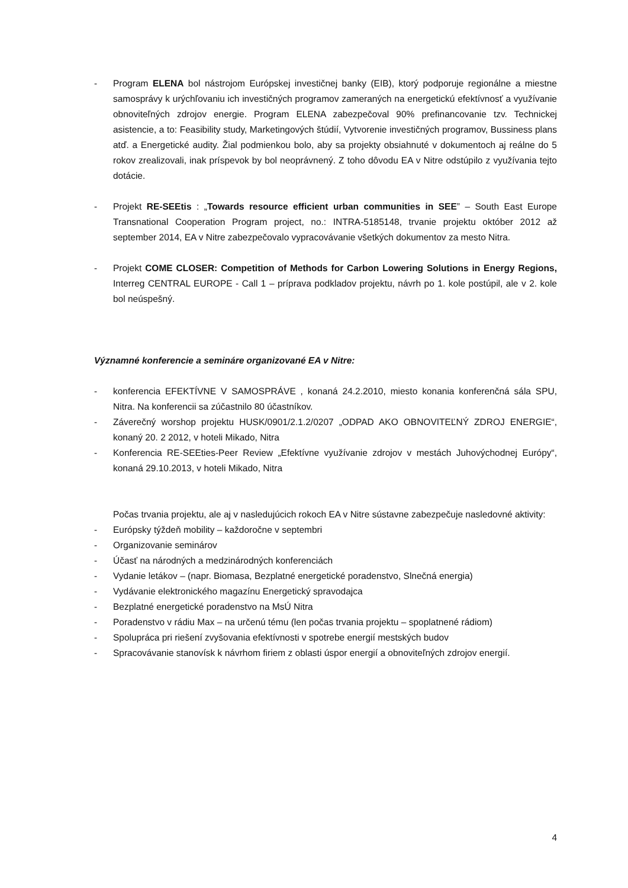- Program ELENA bol nástrojom Európskej investičnej banky (EIB), ktorý podporuje regionálne a miestne samosprávy k urýchľovaniu ich investičných programov zameraných na energetickú efektívnosť a využívanie obnoviteľných zdrojov energie. Program ELENA zabezpečoval 90% prefinancovanie tzv. Technickej asistencie, a to: Feasibility study, Marketingových štúdií, Vytvorenie investičných programov, Bussiness plans atď. a Energetické audity. Žial podmienkou bolo, aby sa projekty obsiahnuté v dokumentoch aj reálne do 5 rokov zrealizovali, inak príspevok by bol neoprávnený. Z toho dôvodu EA v Nitre odstúpilo z využívania tejto dotácie.
- Projekt RE-SEEtis : „Towards resource efficient urban communities in SEE” – South East Europe Transnational Cooperation Program project, no.: INTRA-5185148, trvanie projektu október 2012 až september 2014, EA v Nitre zabezpečovalo vypracovávanie všetkých dokumentov za mesto Nitra.
- Projekt COME CLOSER: Competition of Methods for Carbon Lowering Solutions in Energy Regions, Interreg CENTRAL EUROPE - Call 1 – príprava podkladov projektu, návrh po 1. kole postúpil, ale v 2. kole bol neúspešný.
Významné konferencie a semináre organizované EA v Nitre:
- konferencia EFEKTÍVNE V SAMOSPRÁVE , konaná 24.2.2010, miesto konania konferenčná sála SPU, Nitra. Na konferencii sa zúčastnilo 80 účastníkov.
- Záverečný worshop projektu HUSK/0901/2.1.2/0207 „ODPAD AKO OBNOVITEĽNÝ ZDROJ ENERGIE“, konaný 20. 2 2012, v hoteli Mikado, Nitra
- Konferencia RE-SEEties-Peer Review „Efektívne využívanie zdrojov v mestách Juhovýchodnej Európy“, konaná 29.10.2013, v hoteli Mikado, Nitra
Počas trvania projektu, ale aj v nasledujúcich rokoch EA v Nitre sústavne zabezpečuje nasledovné aktivity:
- Európsky týždeň mobility – každoročne v septembri
- Organizovanie seminárov
- Účasť na národných a medzinárodných konferenciách
- Vydanie letákov – (napr. Biomasa, Bezplatné energetické poradenstvo, Slnečná energia)
- Vydávanie elektronického magazínu Energetický spravodajca
- Bezplatné energetické poradenstvo na MsÚ Nitra
- Poradenstvo v rádiu Max – na určenú tému (len počas trvania projektu – spoplatnené rádiom)
- Spolupráca pri riešení zvyšovania efektívnosti v spotrebe energií mestských budov
- Spracovávanie stanovísk k návrhom firiem z oblasti úspor energií a obnoviteľných zdrojov energií.
4